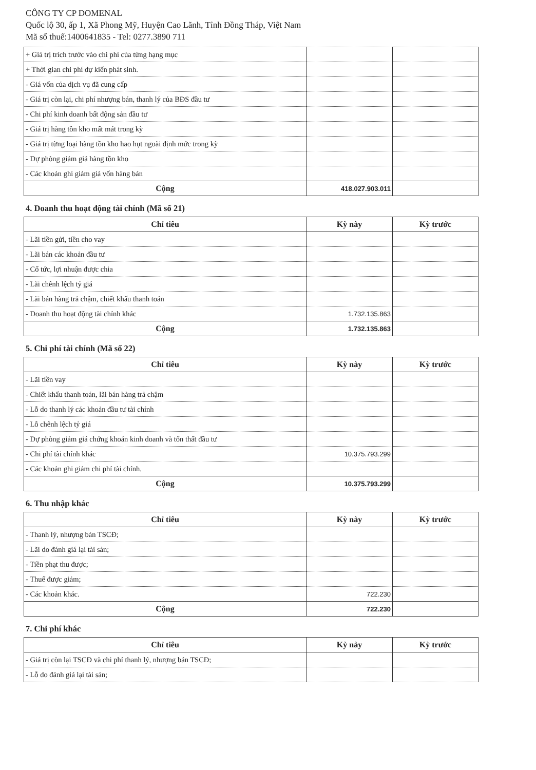CÔNG TY CP DOMENAL
Quốc lộ 30, ấp 1, Xã Phong Mỹ, Huyện Cao Lãnh, Tỉnh Đồng Tháp, Việt Nam
Mã số thuế:1400641835 - Tel: 0277.3890 711
| + Giá trị trích trước vào chi phí của từng hạng mục | | |
| + Thời gian chi phí dự kiến phát sinh. | | |
| - Giá vốn của dịch vụ đã cung cấp | | |
| - Giá trị còn lại, chi phí nhượng bán, thanh lý của BĐS đầu tư | | |
| - Chi phí kinh doanh bất động sản đầu tư | | |
| - Giá trị hàng tồn kho mất mát trong kỳ | | |
| - Giá trị từng loại hàng tồn kho hao hụt ngoài định mức trong kỳ | | |
| - Dự phòng giảm giá hàng tồn kho | | |
| - Các khoản ghi giảm giá vốn hàng bán | | |
| Cộng | 418.027.903.011 | |
4. Doanh thu hoạt động tài chính (Mã số 21)
| Chỉ tiêu | Kỳ này | Kỳ trước |
| --- | --- | --- |
| - Lãi tiền gửi, tiền cho vay | | |
| - Lãi bán các khoản đầu tư | | |
| - Cổ tức, lợi nhuận được chia | | |
| - Lãi chênh lệch tỷ giá | | |
| - Lãi bán hàng trả chậm, chiết khấu thanh toán | | |
| - Doanh thu hoạt động tài chính khác | 1.732.135.863 | |
| Cộng | 1.732.135.863 | |
5. Chi phí tài chính (Mã số 22)
| Chỉ tiêu | Kỳ này | Kỳ trước |
| --- | --- | --- |
| - Lãi tiền vay | | |
| - Chiết khấu thanh toán, lãi bán hàng trả chậm | | |
| - Lỗ do thanh lý các khoản đầu tư tài chính | | |
| - Lỗ chênh lệch tỷ giá | | |
| - Dự phòng giảm giá chứng khoán kinh doanh và tổn thất đầu tư | | |
| - Chi phí tài chính khác | 10.375.793.299 | |
| - Các khoản ghi giảm chi phí tài chính. | | |
| Cộng | 10.375.793.299 | |
6. Thu nhập khác
| Chỉ tiêu | Kỳ này | Kỳ trước |
| --- | --- | --- |
| - Thanh lý, nhượng bán TSCĐ; | | |
| - Lãi do đánh giá lại tài sản; | | |
| - Tiền phạt thu được; | | |
| - Thuế được giảm; | | |
| - Các khoản khác. | 722.230 | |
| Cộng | 722.230 | |
7. Chi phí khác
| Chỉ tiêu | Kỳ này | Kỳ trước |
| --- | --- | --- |
| - Giá trị còn lại TSCĐ và chi phí thanh lý, nhượng bán TSCĐ; | | |
| - Lỗ do đánh giá lại tài sản; | | |